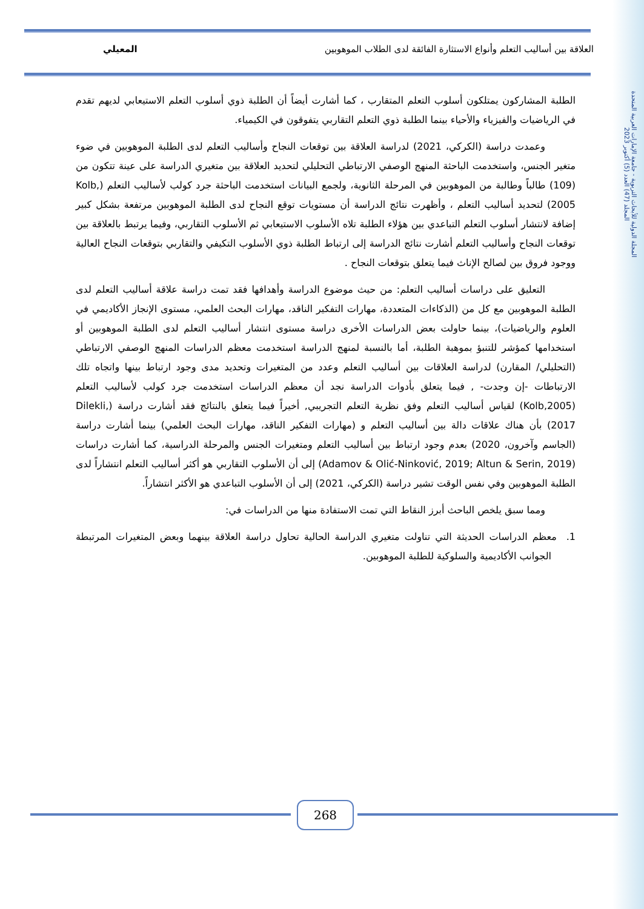المجلة الدولية للأبحاث التربوية - جامعة الإمارات العربية المتحدة
المجلد (47) العدد (5) أكتوبر 2023
العلاقة بين أساليب التعلم وأنواع الاستثارة الفائقة لدى الطلاب الموهوبين المعيلي
الطلبة المشاركون يمتلكون أسلوب التعلم المتقارب ، كما أشارت أيضاً أن الطلبة ذوي أسلوب التعلم الاستيعابي لديهم تقدم في الرياضيات والفيزياء والأحياء بينما الطلبة ذوي التعلم التقاربي يتفوقون في الكيمياء.
وعمدت دراسة (الكركي، 2021) لدراسة العلاقة بين توقعات النجاح وأساليب التعلم لدى الطلبة الموهوبين في ضوء متغير الجنس، واستخدمت الباحثة المنهج الوصفي الارتباطي التحليلي لتحديد العلاقة بين متغيري الدراسة على عينة تتكون من (109) طالباً وطالبة من الموهوبين في المرحلة الثانوية، ولجمع البيانات استخدمت الباحثة جرد كولب لأساليب التعلم (Kolb, 2005) لتحديد أساليب التعلم ، وأظهرت نتائج الدراسة أن مستويات توقع النجاح لدى الطلبة الموهوبين مرتفعة بشكل كبير إضافة لانتشار أسلوب التعلم التباعدي بين هؤلاء الطلبة تلاه الأسلوب الاستيعابي ثم الأسلوب التقاربي، وفيما يرتبط بالعلاقة بين توقعات النجاح وأساليب التعلم أشارت نتائج الدراسة إلى ارتباط الطلبة ذوي الأسلوب التكيفي والتقاربي بتوقعات النجاح العالية ووجود فروق بين لصالح الإناث فيما يتعلق بتوقعات النجاح .
التعليق على دراسات أساليب التعلم: من حيث موضوع الدراسة وأهدافها فقد تمت دراسة علاقة أساليب التعلم لدى الطلبة الموهوبين مع كل من (الذكاءات المتعددة، مهارات التفكير الناقد، مهارات البحث العلمي، مستوى الإنجاز الأكاديمي في العلوم والرياضيات)، بينما حاولت بعض الدراسات الأخرى دراسة مستوى انتشار أساليب التعلم لدى الطلبة الموهوبين أو استخدامها كمؤشر للتنبؤ بموهبة الطلبة، أما بالنسبة لمنهج الدراسة استخدمت معظم الدراسات المنهج الوصفي الارتباطي (التحليلي/ المقارن) لدراسة العلاقات بين أساليب التعلم وعدد من المتغيرات وتحديد مدى وجود ارتباط بينها واتجاه تلك الارتباطات -إن وجدت- , فيما يتعلق بأدوات الدراسة نجد أن معظم الدراسات استخدمت جرد كولب لأساليب التعلم (Kolb,2005) لقياس أساليب التعلم وفق نظرية التعلم التجريبي, أخيراً فيما يتعلق بالنتائج فقد أشارت دراسة (Dilekli, 2017) بأن هناك علاقات دالة بين أساليب التعلم و (مهارات التفكير الناقد، مهارات البحث العلمي) بينما أشارت دراسة (الجاسم وآخرون، 2020) بعدم وجود ارتباط بين أساليب التعلم ومتغيرات الجنس والمرحلة الدراسية، كما أشارت دراسات (Adamov & Olić-Ninković, 2019; Altun & Serin, 2019) إلى أن الأسلوب التقاربي هو أكثر أساليب التعلم انتشاراً لدى الطلبة الموهوبين وفي نفس الوقت تشير دراسة (الكركي، 2021) إلى أن الأسلوب التباعدي هو الأكثر انتشاراً.
ومما سبق يلخص الباحث أبرز النقاط التي تمت الاستفادة منها من الدراسات في:
1. معظم الدراسات الحديثة التي تناولت متغيري الدراسة الحالية تحاول دراسة العلاقة بينهما وبعض المتغيرات المرتبطة الجوانب الأكاديمية والسلوكية للطلبة الموهوبين.
268